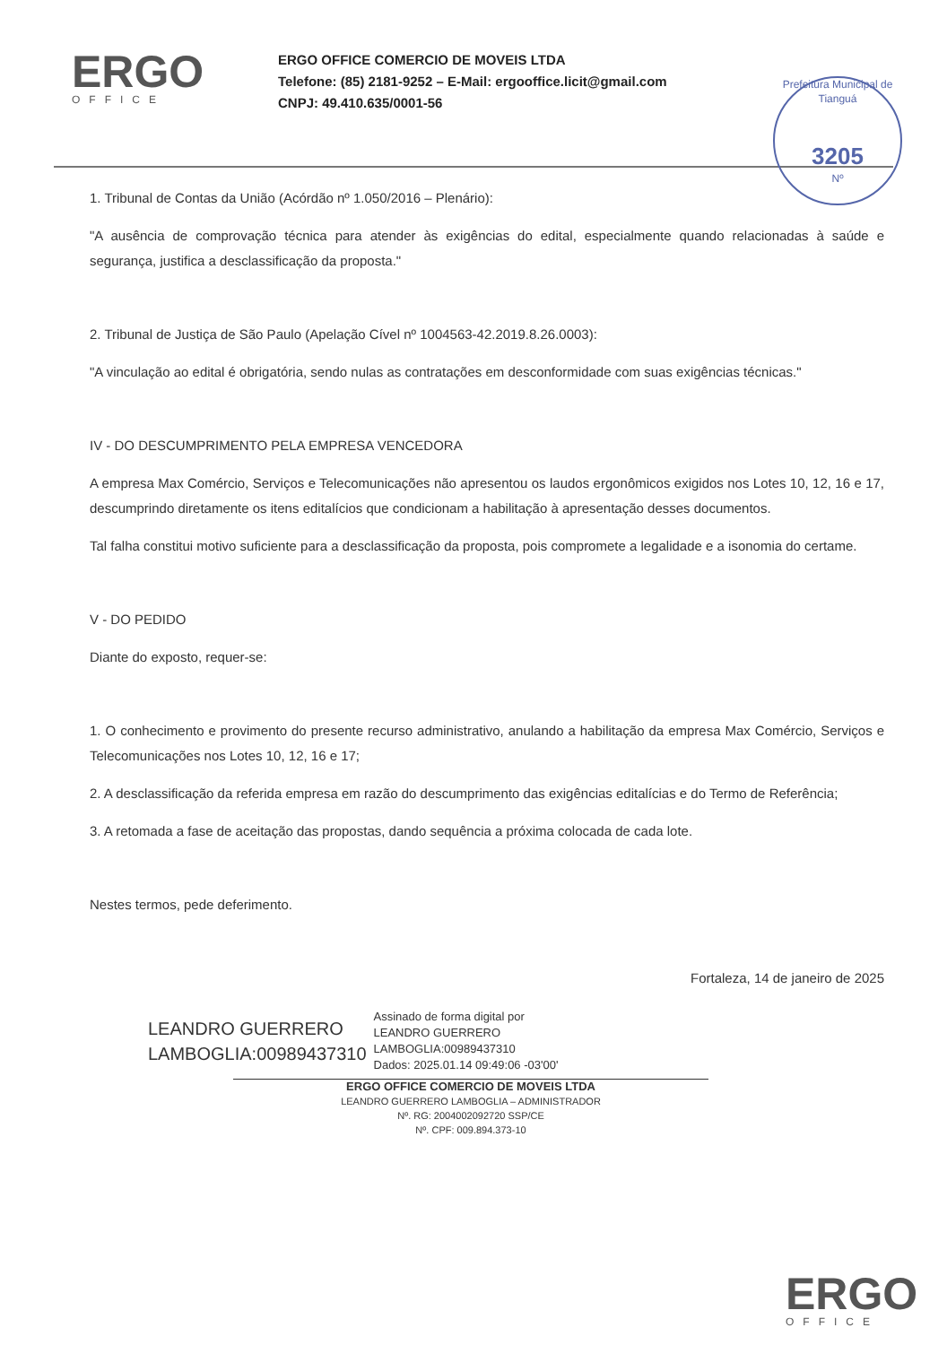ERGO
OFFICE
ERGO OFFICE COMERCIO DE MOVEIS LTDA
Telefone: (85) 2181-9252 – E-Mail: ergooffice.licit@gmail.com
CNPJ: 49.410.635/0001-56
Prefeitura Municipal de Tianguá
3205
Nº
1. Tribunal de Contas da União (Acórdão nº 1.050/2016 – Plenário):
"A ausência de comprovação técnica para atender às exigências do edital, especialmente quando relacionadas à saúde e segurança, justifica a desclassificação da proposta."
2. Tribunal de Justiça de São Paulo (Apelação Cível nº 1004563-42.2019.8.26.0003):
"A vinculação ao edital é obrigatória, sendo nulas as contratações em desconformidade com suas exigências técnicas."
IV - DO DESCUMPRIMENTO PELA EMPRESA VENCEDORA
A empresa Max Comércio, Serviços e Telecomunicações não apresentou os laudos ergonômicos exigidos nos Lotes 10, 12, 16 e 17, descumprindo diretamente os itens editalícios que condicionam a habilitação à apresentação desses documentos.
Tal falha constitui motivo suficiente para a desclassificação da proposta, pois compromete a legalidade e a isonomia do certame.
V - DO PEDIDO
Diante do exposto, requer-se:
1. O conhecimento e provimento do presente recurso administrativo, anulando a habilitação da empresa Max Comércio, Serviços e Telecomunicações nos Lotes 10, 12, 16 e 17;
2. A desclassificação da referida empresa em razão do descumprimento das exigências editalícias e do Termo de Referência;
3. A retomada a fase de aceitação das propostas, dando sequência a próxima colocada de cada lote.
Nestes termos, pede deferimento.
Fortaleza, 14 de janeiro de 2025
LEANDRO GUERRERO
LAMBOGLIA:00989437310
Assinado de forma digital por
LEANDRO GUERRERO
LAMBOGLIA:00989437310
Dados: 2025.01.14 09:49:06 -03'00'
ERGO OFFICE COMERCIO DE MOVEIS LTDA
LEANDRO GUERRERO LAMBOGLIA – ADMINISTRADOR
Nº. RG: 2004002092720 SSP/CE
Nº. CPF: 009.894.373-10
ERGO
OFFICE